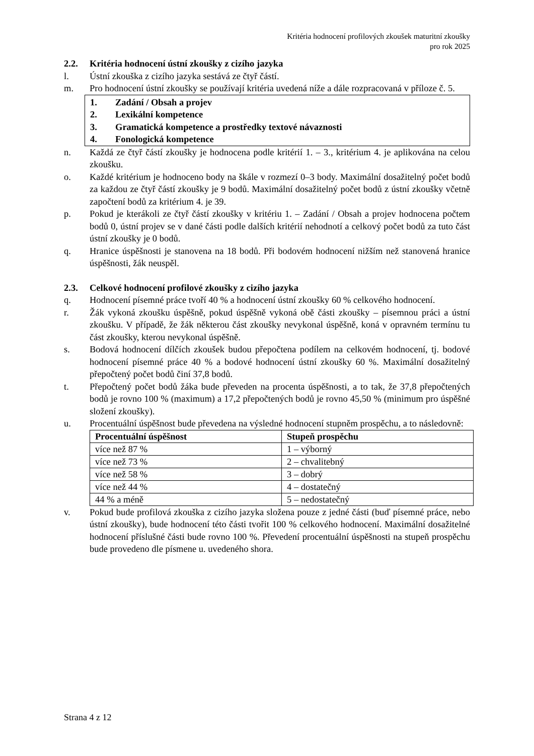Kritéria hodnocení profilových zkoušek maturitní zkoušky
pro rok 2025
2.2. Kritéria hodnocení ústní zkoušky z cizího jazyka
l. Ústní zkouška z cizího jazyka sestává ze čtyř částí.
m. Pro hodnocení ústní zkoušky se používají kritéria uvedená níže a dále rozpracovaná v příloze č. 5.
1. Zadání / Obsah a projev
2. Lexikální kompetence
3. Gramatická kompetence a prostředky textové návaznosti
4. Fonologická kompetence
n. Každá ze čtyř částí zkoušky je hodnocena podle kritérií 1. – 3., kritérium 4. je aplikována na celou zkoušku.
o. Každé kritérium je hodnoceno body na škále v rozmezí 0–3 body. Maximální dosažitelný počet bodů za každou ze čtyř částí zkoušky je 9 bodů. Maximální dosažitelný počet bodů z ústní zkoušky včetně započtení bodů za kritérium 4. je 39.
p. Pokud je kterákoli ze čtyř částí zkoušky v kritériu 1. – Zadání / Obsah a projev hodnocena počtem bodů 0, ústní projev se v dané části podle dalších kritérií nehodnotí a celkový počet bodů za tuto část ústní zkoušky je 0 bodů.
q. Hranice úspěšnosti je stanovena na 18 bodů. Při bodovém hodnocení nižším než stanovená hranice úspěšnosti, žák neuspěl.
2.3. Celkové hodnocení profilové zkoušky z cizího jazyka
q. Hodnocení písemné práce tvoří 40 % a hodnocení ústní zkoušky 60 % celkového hodnocení.
r. Žák vykoná zkoušku úspěšně, pokud úspěšně vykoná obě části zkoušky – písemnou práci a ústní zkoušku. V případě, že žák některou část zkoušky nevykonal úspěšně, koná v opravném termínu tu část zkoušky, kterou nevykonal úspěšně.
s. Bodová hodnocení dílčích zkoušek budou přepočtena podílem na celkovém hodnocení, tj. bodové hodnocení písemné práce 40 % a bodové hodnocení ústní zkoušky 60 %. Maximální dosažitelný přepočtený počet bodů činí 37,8 bodů.
t. Přepočtený počet bodů žáka bude převeden na procenta úspěšnosti, a to tak, že 37,8 přepočtených bodů je rovno 100 % (maximum) a 17,2 přepočtených bodů je rovno 45,50 % (minimum pro úspěšné složení zkoušky).
u. Procentuální úspěšnost bude převedena na výsledné hodnocení stupněm prospěchu, a to následovně:
| Procentuální úspěšnost | Stupeň prospěchu |
| --- | --- |
| více než 87 % | 1 – výborný |
| více než 73 % | 2 – chvalitebný |
| více než 58 % | 3 – dobrý |
| více než 44 % | 4 – dostatečný |
| 44 % a méně | 5 – nedostatečný |
v. Pokud bude profilová zkouška z cizího jazyka složena pouze z jedné části (buď písemné práce, nebo ústní zkoušky), bude hodnocení této části tvořit 100 % celkového hodnocení. Maximální dosažitelné hodnocení příslušné části bude rovno 100 %. Převedení procentuální úspěšnosti na stupeň prospěchu bude provedeno dle písmene u. uvedeného shora.
Strana 4 z 12